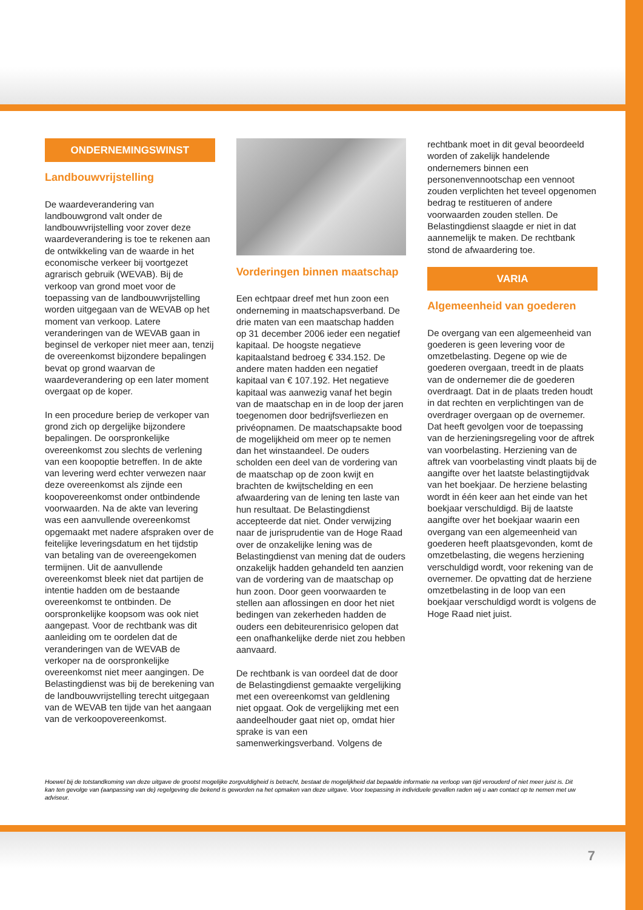ONDERNEMINGSWINST
Landbouwvrijstelling
De waardeverandering van landbouwgrond valt onder de landbouwvrijstelling voor zover deze waardeverandering is toe te rekenen aan de ontwikkeling van de waarde in het economische verkeer bij voortgezet agrarisch gebruik (WEVAB). Bij de verkoop van grond moet voor de toepassing van de landbouwvrijstelling worden uitgegaan van de WEVAB op het moment van verkoop. Latere veranderingen van de WEVAB gaan in beginsel de verkoper niet meer aan, tenzij de overeenkomst bijzondere bepalingen bevat op grond waarvan de waardeverandering op een later moment overgaat op de koper.
In een procedure beriep de verkoper van grond zich op dergelijke bijzondere bepalingen. De oorspronkelijke overeenkomst zou slechts de verlening van een koopoptie betreffen. In de akte van levering werd echter verwezen naar deze overeenkomst als zijnde een koopovereenkomst onder ontbindende voorwaarden. Na de akte van levering was een aanvullende overeenkomst opgemaakt met nadere afspraken over de feitelijke leveringsdatum en het tijdstip van betaling van de overeengekomen termijnen. Uit de aanvullende overeenkomst bleek niet dat partijen de intentie hadden om de bestaande overeenkomst te ontbinden. De oorspronkelijke koopsom was ook niet aangepast. Voor de rechtbank was dit aanleiding om te oordelen dat de veranderingen van de WEVAB de verkoper na de oorspronkelijke overeenkomst niet meer aangingen. De Belastingdienst was bij de berekening van de landbouwvrijstelling terecht uitgegaan van de WEVAB ten tijde van het aangaan van de verkoopovereenkomst.
Vorderingen binnen maatschap
Een echtpaar dreef met hun zoon een onderneming in maatschapsverband. De drie maten van een maatschap hadden op 31 december 2006 ieder een negatief kapitaal. De hoogste negatieve kapitaalstand bedroeg € 334.152. De andere maten hadden een negatief kapitaal van € 107.192. Het negatieve kapitaal was aanwezig vanaf het begin van de maatschap en in de loop der jaren toegenomen door bedrijfsverliezen en privéopnamen. De maatschapsakte bood de mogelijkheid om meer op te nemen dan het winstaandeel. De ouders scholden een deel van de vordering van de maatschap op de zoon kwijt en brachten de kwijtschelding en een afwaardering van de lening ten laste van hun resultaat. De Belastingdienst accepteerde dat niet. Onder verwijzing naar de jurisprudentie van de Hoge Raad over de onzakelijke lening was de Belastingdienst van mening dat de ouders onzakelijk hadden gehandeld ten aanzien van de vordering van de maatschap op hun zoon. Door geen voorwaarden te stellen aan aflossingen en door het niet bedingen van zekerheden hadden de ouders een debiteurenrisico gelopen dat een onafhankelijke derde niet zou hebben aanvaard.
De rechtbank is van oordeel dat de door de Belastingdienst gemaakte vergelijking met een overeenkomst van geldlening niet opgaat. Ook de vergelijking met een aandeelhouder gaat niet op, omdat hier sprake is van een samenwerkingsverband. Volgens de
rechtbank moet in dit geval beoordeeld worden of zakelijk handelende ondernemers binnen een personenvennootschap een vennoot zouden verplichten het teveel opgenomen bedrag te restitueren of andere voorwaarden zouden stellen. De Belastingdienst slaagde er niet in dat aannemelijk te maken. De rechtbank stond de afwaardering toe.
VARIA
Algemeenheid van goederen
De overgang van een algemeenheid van goederen is geen levering voor de omzetbelasting. Degene op wie de goederen overgaan, treedt in de plaats van de ondernemer die de goederen overdraagt. Dat in de plaats treden houdt in dat rechten en verplichtingen van de overdrager overgaan op de overnemer. Dat heeft gevolgen voor de toepassing van de herzieningsregeling voor de aftrek van voorbelasting. Herziening van de aftrek van voorbelasting vindt plaats bij de aangifte over het laatste belastingtijdvak van het boekjaar. De herziene belasting wordt in één keer aan het einde van het boekjaar verschuldigd. Bij de laatste aangifte over het boekjaar waarin een overgang van een algemeenheid van goederen heeft plaatsgevonden, komt de omzetbelasting, die wegens herziening verschuldigd wordt, voor rekening van de overnemer. De opvatting dat de herziene omzetbelasting in de loop van een boekjaar verschuldigd wordt is volgens de Hoge Raad niet juist.
Hoewel bij de totstandkoming van deze uitgave de grootst mogelijke zorgvuldigheid is betracht, bestaat de mogelijkheid dat bepaalde informatie na verloop van tijd verouderd of niet meer juist is. Dit kan ten gevolge van (aanpassing van de) regelgeving die bekend is geworden na het opmaken van deze uitgave. Voor toepassing in individuele gevallen raden wij u aan contact op te nemen met uw adviseur.
7